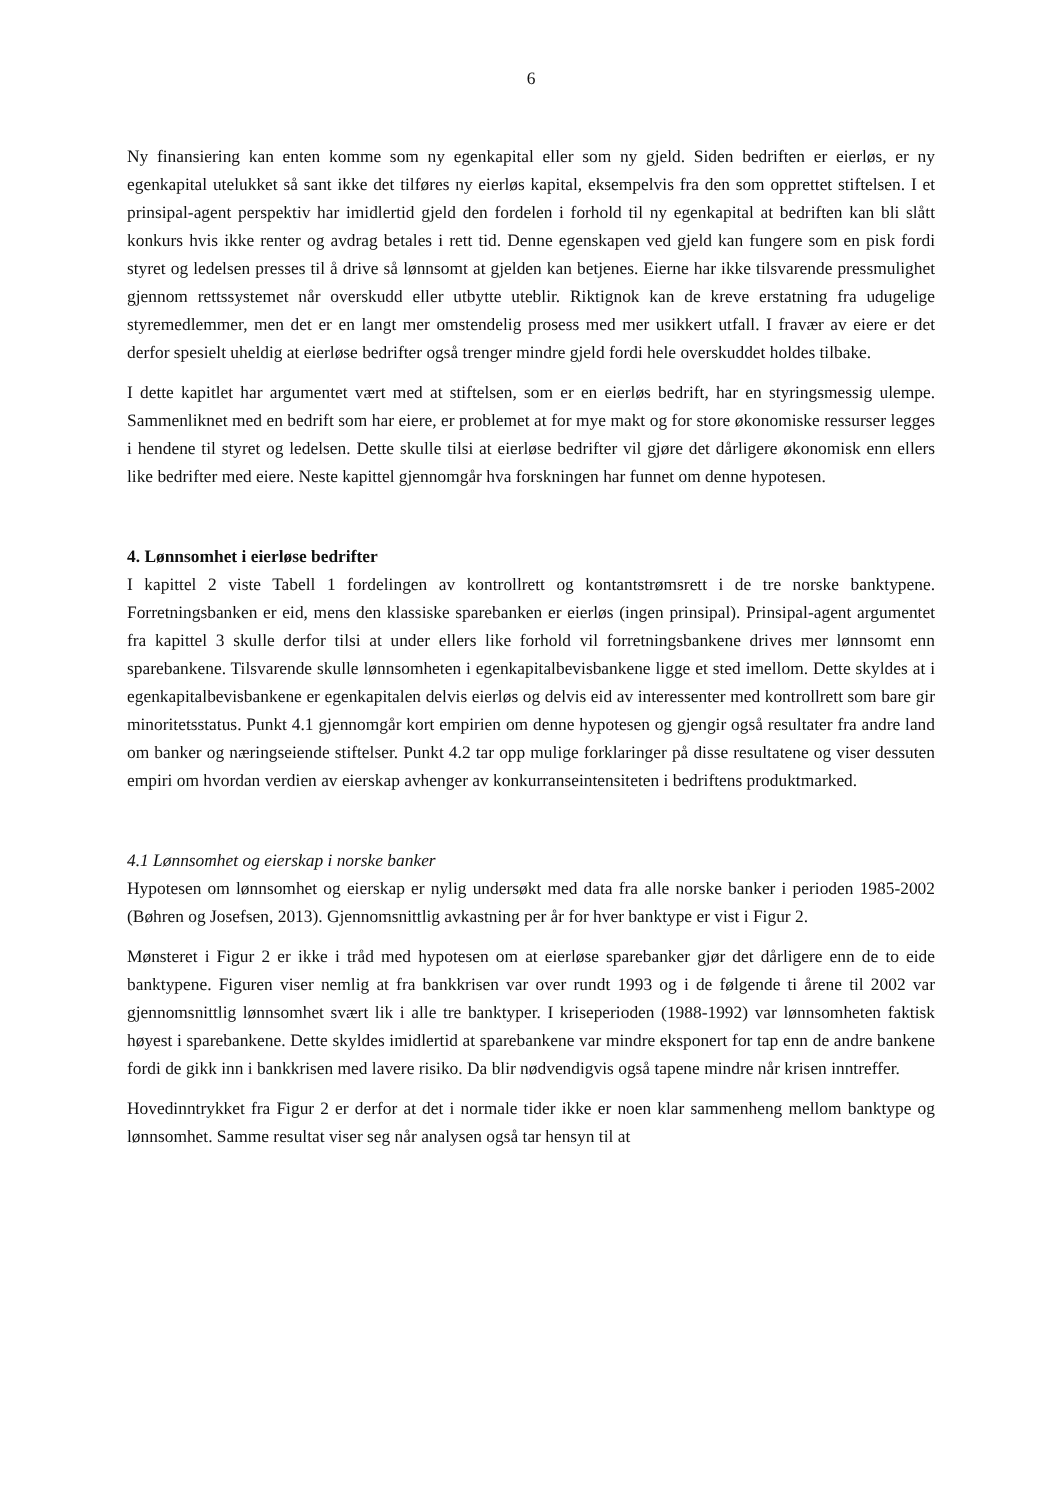6
Ny finansiering kan enten komme som ny egenkapital eller som ny gjeld. Siden bedriften er eierløs, er ny egenkapital utelukket så sant ikke det tilføres ny eierløs kapital, eksempelvis fra den som opprettet stiftelsen. I et prinsipal-agent perspektiv har imidlertid gjeld den fordelen i forhold til ny egenkapital at bedriften kan bli slått konkurs hvis ikke renter og avdrag betales i rett tid. Denne egenskapen ved gjeld kan fungere som en pisk fordi styret og ledelsen presses til å drive så lønnsomt at gjelden kan betjenes. Eierne har ikke tilsvarende pressmulighet gjennom rettssystemet når overskudd eller utbytte uteblir. Riktignok kan de kreve erstatning fra udugelige styremedlemmer, men det er en langt mer omstendelig prosess med mer usikkert utfall. I fravær av eiere er det derfor spesielt uheldig at eierløse bedrifter også trenger mindre gjeld fordi hele overskuddet holdes tilbake.
I dette kapitlet har argumentet vært med at stiftelsen, som er en eierløs bedrift, har en styringsmessig ulempe. Sammenliknet med en bedrift som har eiere, er problemet at for mye makt og for store økonomiske ressurser legges i hendene til styret og ledelsen. Dette skulle tilsi at eierløse bedrifter vil gjøre det dårligere økonomisk enn ellers like bedrifter med eiere. Neste kapittel gjennomgår hva forskningen har funnet om denne hypotesen.
4. Lønnsomhet i eierløse bedrifter
I kapittel 2 viste Tabell 1 fordelingen av kontrollrett og kontantstrømsrett i de tre norske banktypene. Forretningsbanken er eid, mens den klassiske sparebanken er eierløs (ingen prinsipal). Prinsipal-agent argumentet fra kapittel 3 skulle derfor tilsi at under ellers like forhold vil forretningsbankene drives mer lønnsomt enn sparebankene. Tilsvarende skulle lønnsomheten i egenkapitalbevisbankene ligge et sted imellom. Dette skyldes at i egenkapitalbevisbankene er egenkapitalen delvis eierløs og delvis eid av interessenter med kontrollrett som bare gir minoritetsstatus. Punkt 4.1 gjennomgår kort empirien om denne hypotesen og gjengir også resultater fra andre land om banker og næringseiende stiftelser. Punkt 4.2 tar opp mulige forklaringer på disse resultatene og viser dessuten empiri om hvordan verdien av eierskap avhenger av konkurranseintensiteten i bedriftens produktmarked.
4.1 Lønnsomhet og eierskap i norske banker
Hypotesen om lønnsomhet og eierskap er nylig undersøkt med data fra alle norske banker i perioden 1985-2002 (Bøhren og Josefsen, 2013). Gjennomsnittlig avkastning per år for hver banktype er vist i Figur 2.
Mønsteret i Figur 2 er ikke i tråd med hypotesen om at eierløse sparebanker gjør det dårligere enn de to eide banktypene. Figuren viser nemlig at fra bankkrisen var over rundt 1993 og i de følgende ti årene til 2002 var gjennomsnittlig lønnsomhet svært lik i alle tre banktyper. I kriseperioden (1988-1992) var lønnsomheten faktisk høyest i sparebankene. Dette skyldes imidlertid at sparebankene var mindre eksponert for tap enn de andre bankene fordi de gikk inn i bankkrisen med lavere risiko. Da blir nødvendigvis også tapene mindre når krisen inntreffer.
Hovedinntrykket fra Figur 2 er derfor at det i normale tider ikke er noen klar sammenheng mellom banktype og lønnsomhet. Samme resultat viser seg når analysen også tar hensyn til at